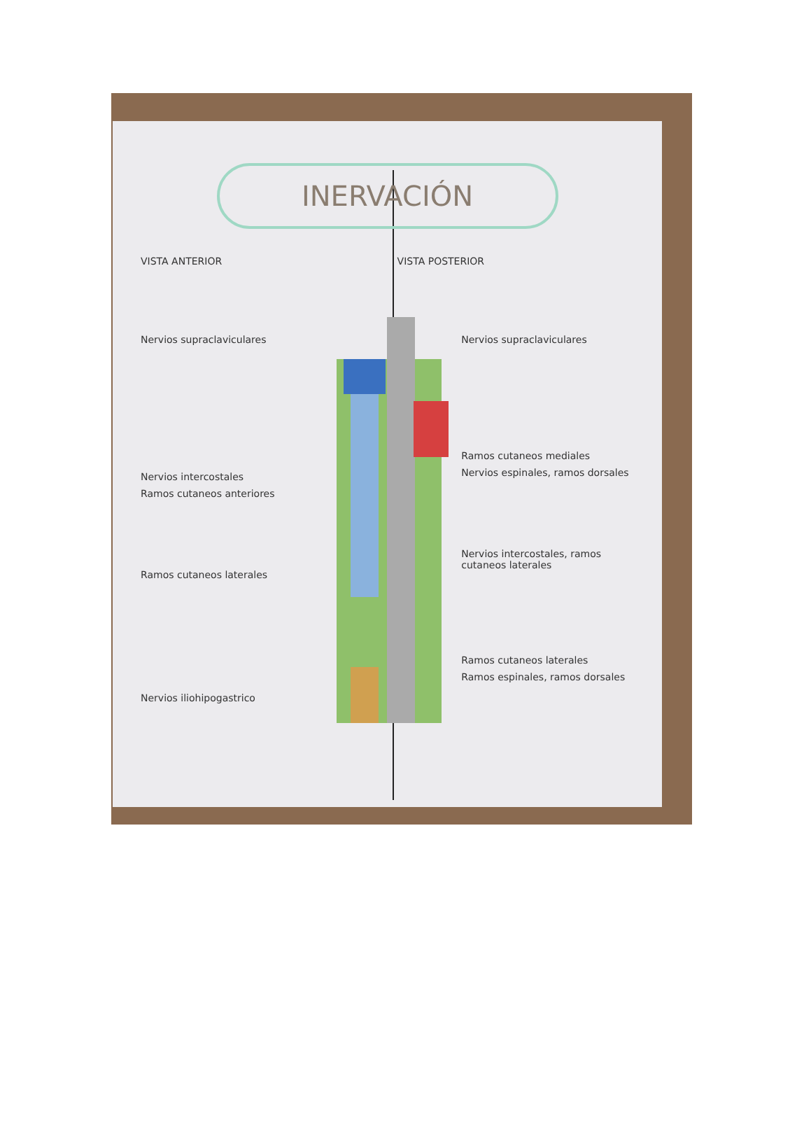INERVACIÓN
VISTA ANTERIOR VISTA POSTERIOR
Nervios supraclaviculares
Nervios intercostales
Ramos cutaneos anteriores
Ramos cutaneos laterales
Nervios iliohipogastrico
Nervios supraclaviculares
Ramos cutaneos mediales
Nervios espinales, ramos dorsales
Nervios intercostales, ramos cutaneos laterales
Ramos cutaneos laterales
Ramos espinales, ramos dorsales